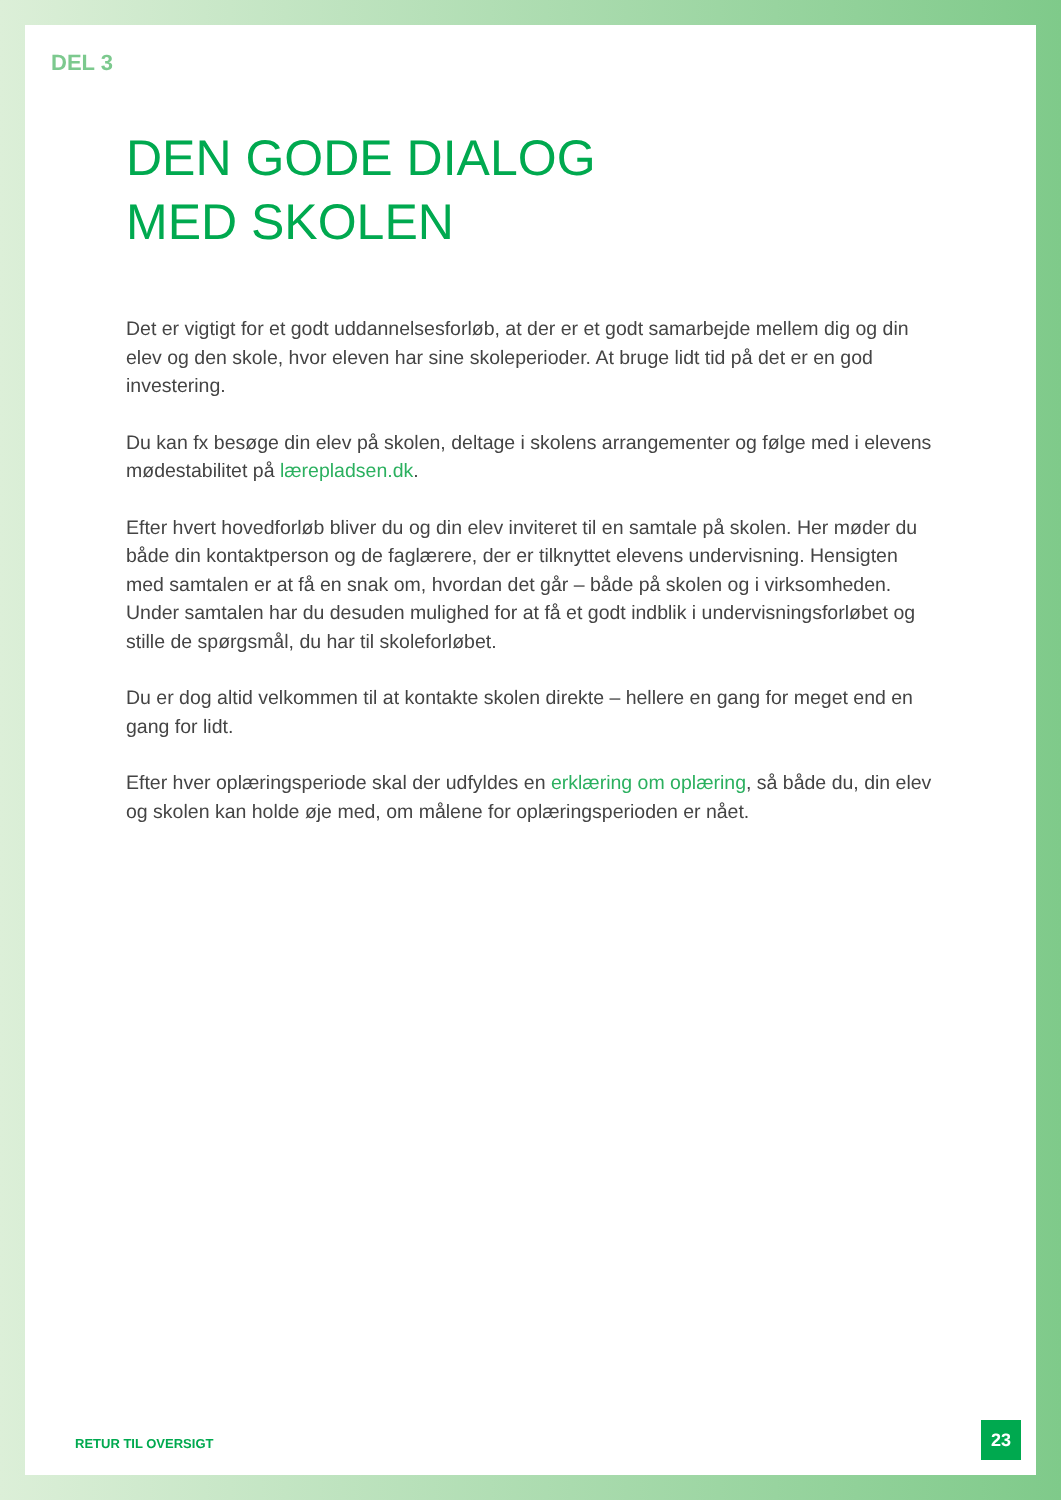DEL 3
DEN GODE DIALOG
MED SKOLEN
Det er vigtigt for et godt uddannelsesforløb, at der er et godt samarbejde mellem dig og din elev og den skole, hvor eleven har sine skoleperioder. At bruge lidt tid på det er en god investering.
Du kan fx besøge din elev på skolen, deltage i skolens arrangementer og følge med i elevens mødestabilitet på lærepladsen.dk.
Efter hvert hovedforløb bliver du og din elev inviteret til en samtale på skolen. Her møder du både din kontaktperson og de faglærere, der er tilknyttet elevens undervisning. Hensigten med samtalen er at få en snak om, hvordan det går – både på skolen og i virksomheden. Under samtalen har du desuden mulighed for at få et godt indblik i undervisningsforløbet og stille de spørgsmål, du har til skoleforløbet.
Du er dog altid velkommen til at kontakte skolen direkte – hellere en gang for meget end en gang for lidt.
Efter hver oplæringsperiode skal der udfyldes en erklæring om oplæring, så både du, din elev og skolen kan holde øje med, om målene for oplæringsperioden er nået.
RETUR TIL OVERSIGT 23